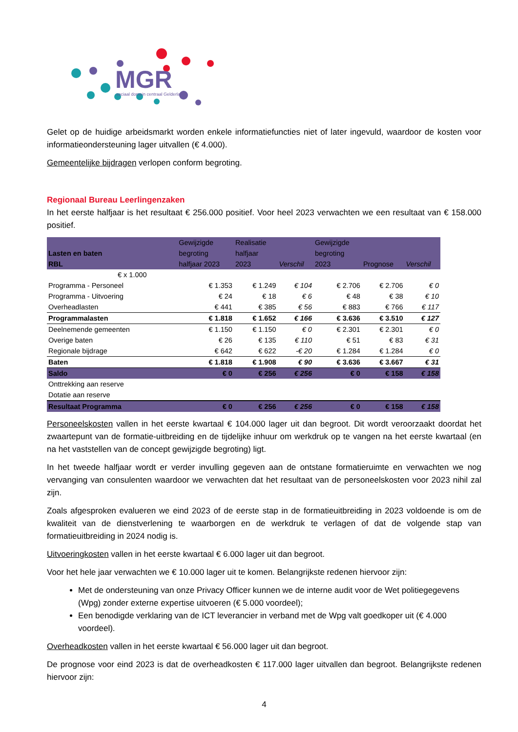MGR
sociaal domein centraal Gelderland
Gelet op de huidige arbeidsmarkt worden enkele informatiefuncties niet of later ingevuld, waardoor de kosten voor informatieondersteuning lager uitvallen (€ 4.000).
Gemeentelijke bijdragen verlopen conform begroting.
Regionaal Bureau Leerlingenzaken
In het eerste halfjaar is het resultaat € 256.000 positief. Voor heel 2023 verwachten we een resultaat van € 158.000 positief.
| Lasten en baten RBL | Gewijzigde begroting halfjaar 2023 | Realisatie halfjaar 2023 | Verschil | Gewijzigde begroting 2023 | Prognose | Verschil |
| --- | --- | --- | --- | --- | --- | --- |
| € x 1.000 | | | | | | |
| Programma - Personeel | € 1.353 | € 1.249 | € 104 | € 2.706 | € 2.706 | € 0 |
| Programma - Uitvoering | € 24 | € 18 | € 6 | € 48 | € 38 | € 10 |
| Overheadlasten | € 441 | € 385 | € 56 | € 883 | € 766 | € 117 |
| Programmalasten | € 1.818 | € 1.652 | € 166 | € 3.636 | € 3.510 | € 127 |
| Deelnemende gemeenten | € 1.150 | € 1.150 | € 0 | € 2.301 | € 2.301 | € 0 |
| Overige baten | € 26 | € 135 | € 110 | € 51 | € 83 | € 31 |
| Regionale bijdrage | € 642 | € 622 | -€ 20 | € 1.284 | € 1.284 | € 0 |
| Baten | € 1.818 | € 1.908 | € 90 | € 3.636 | € 3.667 | € 31 |
| Saldo | € 0 | € 256 | € 256 | € 0 | € 158 | € 158 |
| Onttrekking aan reserve | | | | | | |
| Dotatie aan reserve | | | | | | |
| Resultaat Programma | € 0 | € 256 | € 256 | € 0 | € 158 | € 158 |
Personeelskosten vallen in het eerste kwartaal € 104.000 lager uit dan begroot. Dit wordt veroorzaakt doordat het zwaartepunt van de formatie-uitbreiding en de tijdelijke inhuur om werkdruk op te vangen na het eerste kwartaal (en na het vaststellen van de concept gewijzigde begroting) ligt.
In het tweede halfjaar wordt er verder invulling gegeven aan de ontstane formatieruimte en verwachten we nog vervanging van consulenten waardoor we verwachten dat het resultaat van de personeelskosten voor 2023 nihil zal zijn.
Zoals afgesproken evalueren we eind 2023 of de eerste stap in de formatieuitbreiding in 2023 voldoende is om de kwaliteit van de dienstverlening te waarborgen en de werkdruk te verlagen of dat de volgende stap van formatieuitbreiding in 2024 nodig is.
Uitvoeringkosten vallen in het eerste kwartaal € 6.000 lager uit dan begroot.
Voor het hele jaar verwachten we € 10.000 lager uit te komen. Belangrijkste redenen hiervoor zijn:
Met de ondersteuning van onze Privacy Officer kunnen we de interne audit voor de Wet politiegegevens (Wpg) zonder externe expertise uitvoeren (€ 5.000 voordeel);
Een benodigde verklaring van de ICT leverancier in verband met de Wpg valt goedkoper uit (€ 4.000 voordeel).
Overheadkosten vallen in het eerste kwartaal € 56.000 lager uit dan begroot.
De prognose voor eind 2023 is dat de overheadkosten € 117.000 lager uitvallen dan begroot. Belangrijkste redenen hiervoor zijn:
4